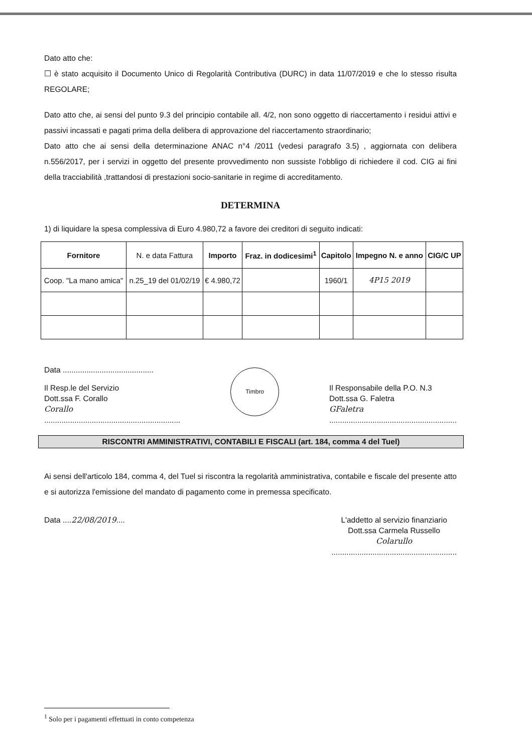Dato atto che:
☐ è stato acquisito il Documento Unico di Regolarità Contributiva (DURC) in data 11/07/2019 e che lo stesso risulta REGOLARE;
Dato atto che, ai sensi del punto 9.3 del principio contabile all. 4/2, non sono oggetto di riaccertamento i residui attivi e passivi incassati e pagati prima della delibera di approvazione del riaccertamento straordinario;
Dato atto che ai sensi della determinazione ANAC n°4 /2011 (vedesi paragrafo 3.5) , aggiornata con delibera n.556/2017, per i servizi in oggetto del presente provvedimento non sussiste l'obbligo di richiedere il cod. CIG ai fini della tracciabilità ,trattandosi di prestazioni socio-sanitarie in regime di accreditamento.
DETERMINA
1) di liquidare la spesa complessiva di Euro 4.980,72 a favore dei creditori di seguito indicati:
| Fornitore | N. e data Fattura | Importo | Fraz. in dodicesimi<sup>1</sup> | Capitolo | Impegno N. e anno | CIG/C UP |
| --- | --- | --- | --- | --- | --- | --- |
| Coop. "La mano amica" | n.25_19 del 01/02/19 | € 4.980,72 | | 1960/1 | 4P15 2019 | |
Data ..........................................
Il Resp.le del Servizio
Dott.ssa F. Corallo
Corallo
...............................................................
Timbro
Il Responsabile della P.O. N.3
Dott.ssa G. Faletra
GFaletra
...........................................................
RISCONTRI AMMINISTRATIVI, CONTABILI E FISCALI (art. 184, comma 4 del Tuel)
Ai sensi dell'articolo 184, comma 4, del Tuel si riscontra la regolarità amministrativa, contabile e fiscale del presente atto e si autorizza l'emissione del mandato di pagamento come in premessa specificato.
Data ....22/08/2019.... L'addetto al servizio finanziario
Dott.ssa Carmela Russello
Colarullo
..........................................................
<sup>1</sup> Solo per i pagamenti effettuati in conto competenza